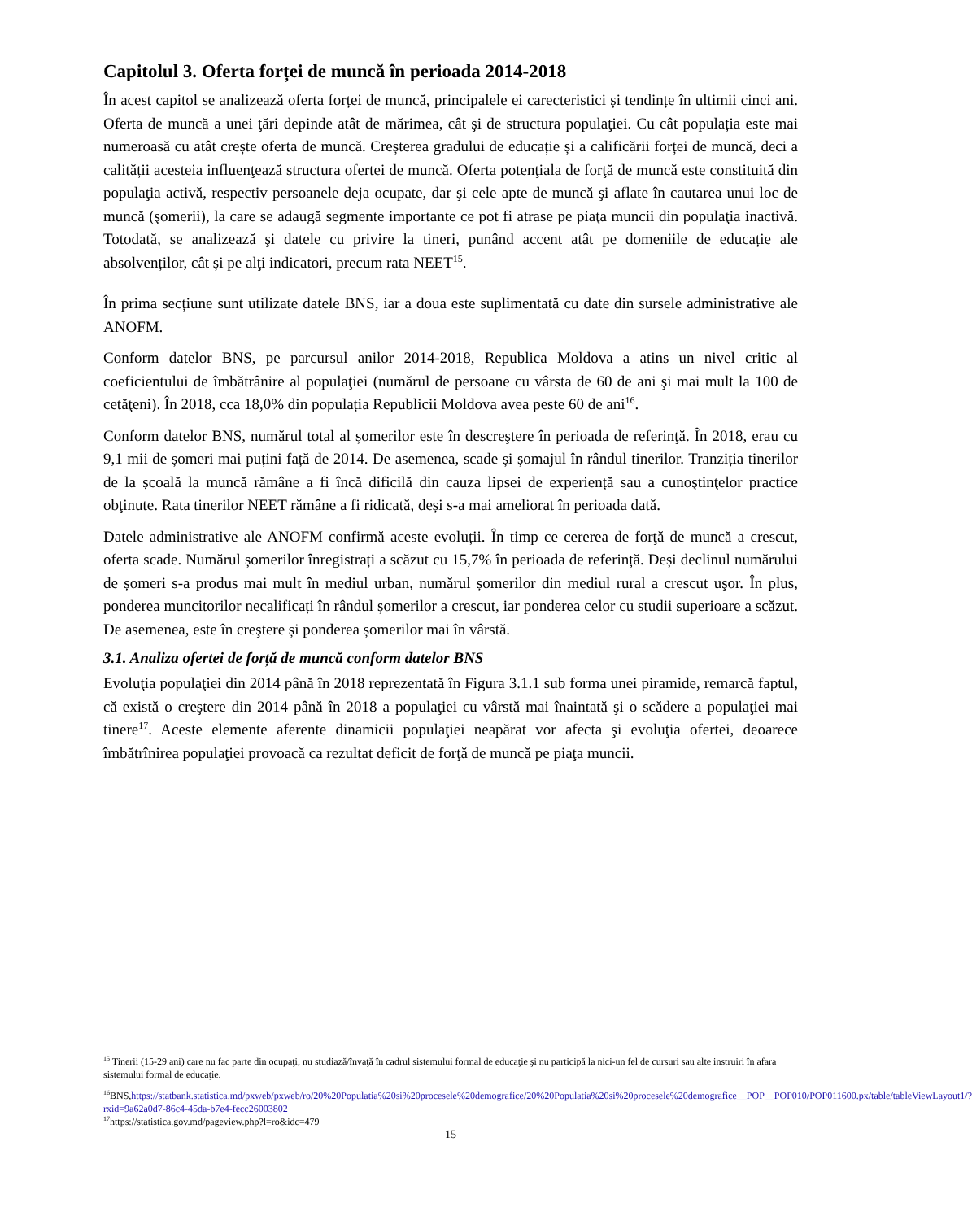Capitolul 3. Oferta forței de muncă în perioada 2014-2018
În acest capitol se analizează oferta forței de muncă, principalele ei carecteristici și tendințe în ultimii cinci ani. Oferta de muncă a unei ţări depinde atât de mărimea, cât şi de structura populaţiei. Cu cât populația este mai numeroasă cu atât crește oferta de muncă. Creșterea gradului de educație și a calificării forței de muncă, deci a calității acesteia influenţează structura ofertei de muncă. Oferta potenţiala de forţă de muncă este constituită din populaţia activă, respectiv persoanele deja ocupate, dar şi cele apte de muncă şi aflate în cautarea unui loc de muncă (şomerii), la care se adaugă segmente importante ce pot fi atrase pe piaţa muncii din populaţia inactivă. Totodată, se analizează şi datele cu privire la tineri, punând accent atât pe domeniile de educație ale absolvenților, cât și pe alţi indicatori, precum rata NEET<sup>15</sup>.
În prima secțiune sunt utilizate datele BNS, iar a doua este suplimentată cu date din sursele administrative ale ANOFM.
Conform datelor BNS, pe parcursul anilor 2014-2018, Republica Moldova a atins un nivel critic al coeficientului de îmbătrânire al populaţiei (numărul de persoane cu vârsta de 60 de ani şi mai mult la 100 de cetăţeni). În 2018, cca 18,0% din populația Republicii Moldova avea peste 60 de ani<sup>16</sup>.
Conform datelor BNS, numărul total al șomerilor este în descreştere în perioada de referinţă. În 2018, erau cu 9,1 mii de șomeri mai puțini față de 2014. De asemenea, scade și șomajul în rândul tinerilor. Tranziția tinerilor de la școală la muncă rămâne a fi încă dificilă din cauza lipsei de experiență sau a cunoştinţelor practice obţinute. Rata tinerilor NEET rămâne a fi ridicată, deși s-a mai ameliorat în perioada dată.
Datele administrative ale ANOFM confirmă aceste evoluții. În timp ce cererea de forţă de muncă a crescut, oferta scade. Numărul șomerilor înregistrați a scăzut cu 15,7% în perioada de referință. Deși declinul numărului de șomeri s-a produs mai mult în mediul urban, numărul șomerilor din mediul rural a crescut uşor. În plus, ponderea muncitorilor necalificați în rândul șomerilor a crescut, iar ponderea celor cu studii superioare a scăzut. De asemenea, este în creştere și ponderea șomerilor mai în vârstă.
3.1. Analiza ofertei de forță de muncă conform datelor BNS
Evoluţia populaţiei din 2014 până în 2018 reprezentată în Figura 3.1.1 sub forma unei piramide, remarcă faptul, că există o creştere din 2014 până în 2018 a populaţiei cu vârstă mai înaintată şi o scădere a populaţiei mai tinere<sup>17</sup>. Aceste elemente aferente dinamicii populaţiei neapărat vor afecta şi evoluţia ofertei, deoarece îmbătrînirea populaţiei provoacă ca rezultat deficit de forţă de muncă pe piaţa muncii.
<sup>15</sup> Tinerii (15-29 ani) care nu fac parte din ocupaţi, nu studiază/învaţă în cadrul sistemului formal de educaţie şi nu participă la nici-un fel de cursuri sau alte instruiri în afara sistemului formal de educaţie.
<sup>16</sup>BNS,https://statbank.statistica.md/pxweb/pxweb/ro/20%20Populatia%20si%20procesele%20demografice/20%20Populatia%20si%20procesele%20demografice__POP__POP010/POP011600.px/table/tableViewLayout1/?rxid=9a62a0d7-86c4-45da-b7e4-fecc26003802
<sup>17</sup> https://statistica.gov.md/pageview.php?l=ro&idc=479
15